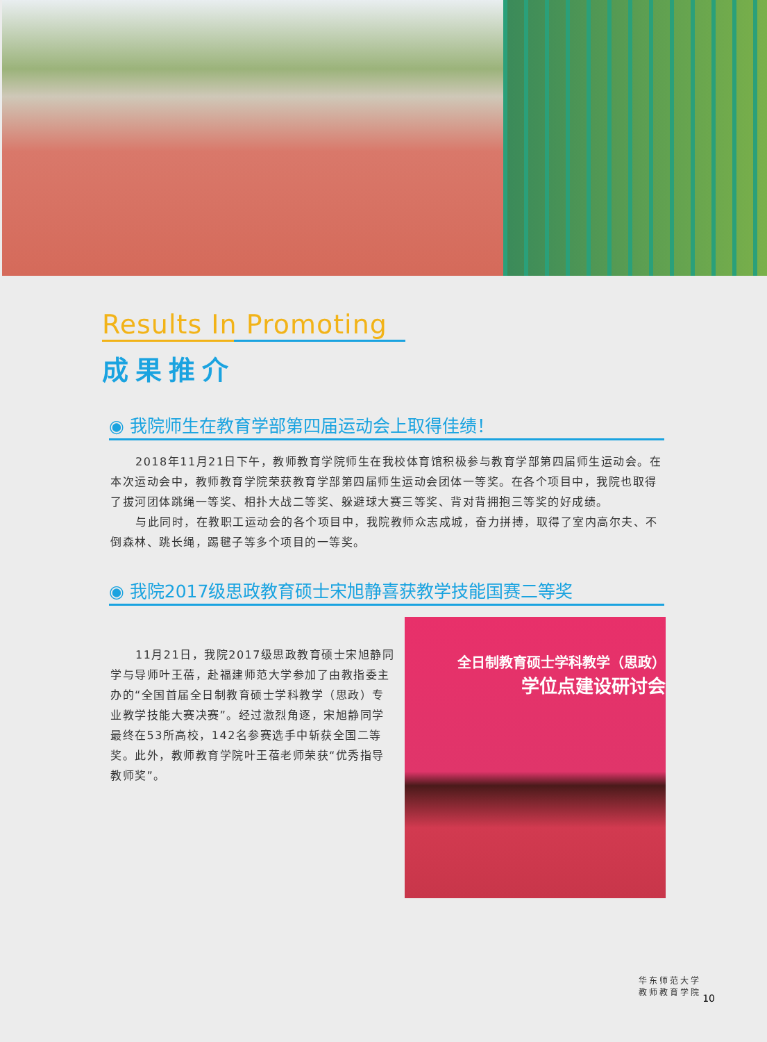Results In Promoting
成果推介
◉ 我院师生在教育学部第四届运动会上取得佳绩！
2018年11月21日下午，教师教育学院师生在我校体育馆积极参与教育学部第四届师生运动会。在本次运动会中，教师教育学院荣获教育学部第四届师生运动会团体一等奖。在各个项目中，我院也取得了拔河团体跳绳一等奖、相扑大战二等奖、躲避球大赛三等奖、背对背拥抱三等奖的好成绩。
与此同时，在教职工运动会的各个项目中，我院教师众志成城，奋力拼搏，取得了室内高尔夫、不倒森林、跳长绳，踢毽子等多个项目的一等奖。
◉ 我院2017级思政教育硕士宋旭静喜获教学技能国赛二等奖
11月21日，我院2017级思政教育硕士宋旭静同学与导师叶王蓓，赴福建师范大学参加了由教指委主办的“全国首届全日制教育硕士学科教学（思政）专业教学技能大赛决赛”。经过激烈角逐，宋旭静同学最终在53所高校，142名参赛选手中斩获全国二等奖。此外，教师教育学院叶王蓓老师荣获“优秀指导教师奖”。
全日制教育硕士学科教学（思政）
学位点建设研讨会
华东师范大学
教师教育学院
10